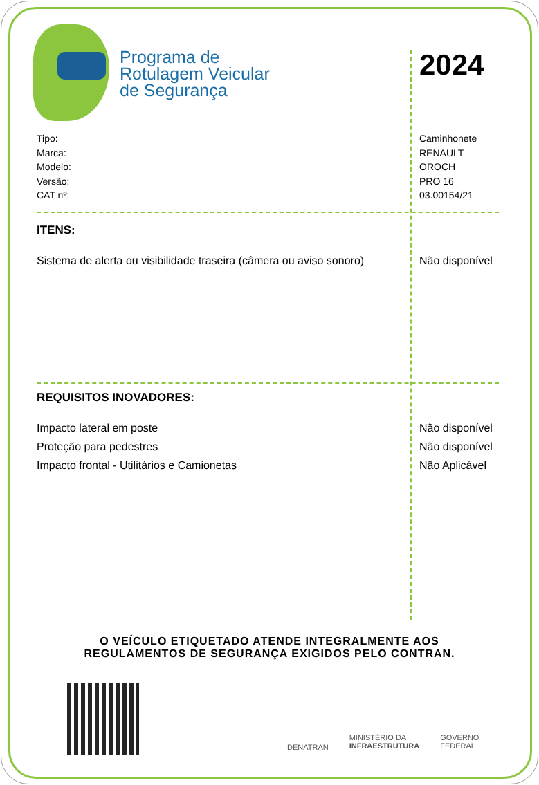Programa de
Rotulagem Veicular
de Segurança
2024
| Tipo: | Caminhonete |
| Marca: | RENAULT |
| Modelo: | OROCH |
| Versão: | PRO 16 |
| CAT nº: | 03.00154/21 |
ITENS:
| Sistema de alerta ou visibilidade traseira (câmera ou aviso sonoro) | Não disponível |
REQUISITOS INOVADORES:
| Impacto lateral em poste | Não disponível |
| Proteção para pedestres | Não disponível |
| Impacto frontal - Utilitários e Camionetas | Não Aplicável |
O VEÍCULO ETIQUETADO ATENDE INTEGRALMENTE AOS
REGULAMENTOS DE SEGURANÇA EXIGIDOS PELO CONTRAN.
DENATRAN
MINISTÉRIO DA
INFRAESTRUTURA
GOVERNO
FEDERAL